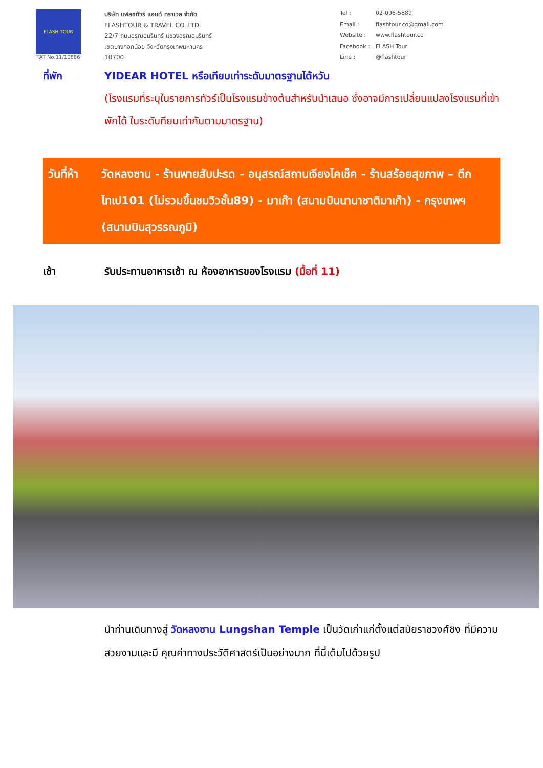FLASH TOUR
TAT No.11/10886
บริษัท แฟลชทัวร์ แอนด์ ทราเวล จำกัด
FLASHTOUR & TRAVEL CO.,LTD.
22/7 ถนนอรุณอมรินทร์ แขวงอรุณอมรินทร์
เขตบางกอกน้อย จังหวัดกรุงเทพมหานคร
10700
Tel : 02-096-5889 Email : flashtour.co@gmail.com Website : www.flashtour.co Facebook : FLASH Tour Line : @flashtour
ที่พัก YIDEAR HOTEL หรือเทียบเท่าระดับมาตรฐานไต้หวัน
(โรงแรมที่ระบุในรายการทัวร์เป็นโรงแรมข้างต้นสำหรับนำเสนอ ซึ่งอาจมีการเปลี่ยนแปลงโรงแรมที่เข้าพักได้ ในระดับทียบเท่ากันตามมาตรฐาน)
วันที่ห้า
วัดหลงซาน - ร้านพายสับปะรด - อนุสรณ์สถานเจียงไคเช็ค - ร้านสร้อยสุขภาพ – ตึกไทเป101 (ไม่รวมขึ้นชมวิวชั้น89) - มาเก๊า (สนามบินนานาชาติมาเก๊า) - กรุงเทพฯ (สนามบินสุวรรณภูมิ)
เช้า รับประทานอาหารเช้า ณ ห้องอาหารของโรงแรม (มื้อที่ 11)
นำท่านเดินทางสู่ วัดหลงซาน Lungshan Temple เป็นวัดเก่าแก่ตั้งแต่สมัยราชวงศ์ชิง ที่มีความสวยงามและมี คุณค่าทางประวัติศาสตร์เป็นอย่างมาก ที่นี่เต็มไปด้วยรูป